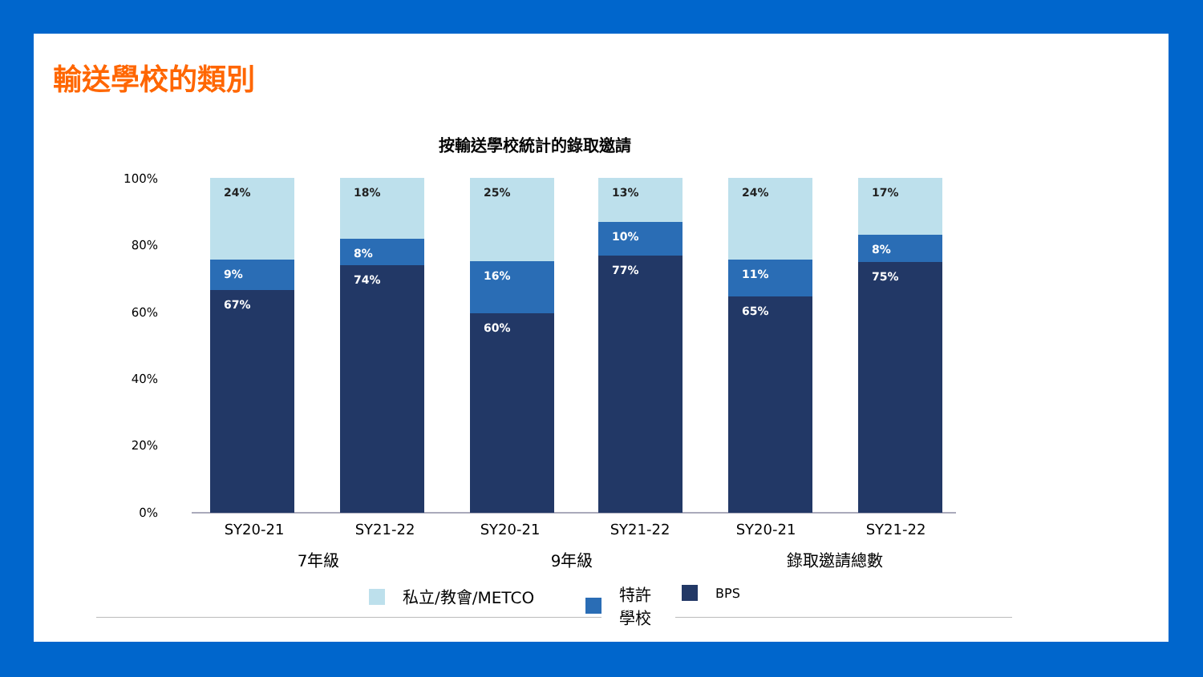輸送學校的類別
按輸送學校統計的錄取邀請
100%
80%
60%
40%
20%
0%
24%
9%
67%
18%
8%
74%
25%
16%
60%
13%
10%
77%
24%
11%
65%
17%
8%
75%
SY20-21 SY21-22 SY20-21 SY21-22 SY20-21 SY21-22
7年級 9年級 錄取邀請總數
私立/教會/METCO
特許
學校
BPS